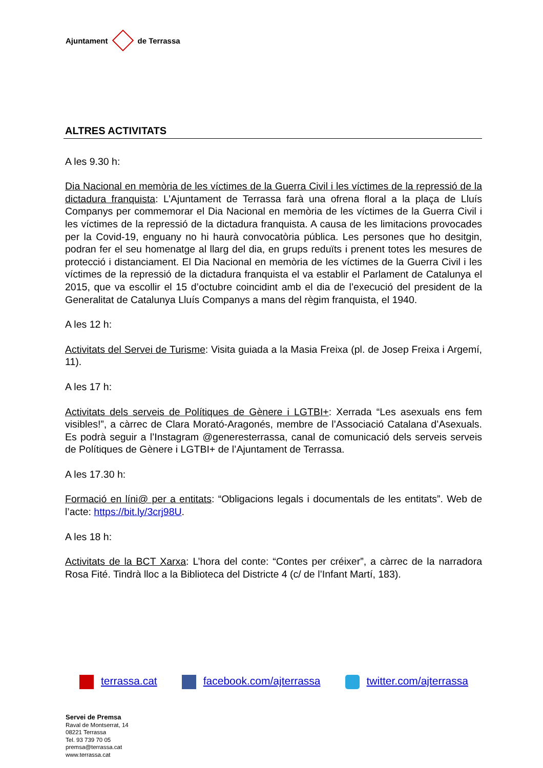Ajuntament de Terrassa
ALTRES ACTIVITATS
A les 9.30 h:
Dia Nacional en memòria de les víctimes de la Guerra Civil i les víctimes de la repressió de la dictadura franquista: L’Ajuntament de Terrassa farà una ofrena floral a la plaça de Lluís Companys per commemorar el Dia Nacional en memòria de les víctimes de la Guerra Civil i les víctimes de la repressió de la dictadura franquista. A causa de les limitacions provocades per la Covid-19, enguany no hi haurà convocatòria pública. Les persones que ho desitgin, podran fer el seu homenatge al llarg del dia, en grups reduïts i prenent totes les mesures de protecció i distanciament. El Dia Nacional en memòria de les víctimes de la Guerra Civil i les víctimes de la repressió de la dictadura franquista el va establir el Parlament de Catalunya el 2015, que va escollir el 15 d’octubre coincidint amb el dia de l’execució del president de la Generalitat de Catalunya Lluís Companys a mans del règim franquista, el 1940.
A les 12 h:
Activitats del Servei de Turisme: Visita guiada a la Masia Freixa (pl. de Josep Freixa i Argemí, 11).
A les 17 h:
Activitats dels serveis de Polítiques de Gènere i LGTBI+: Xerrada “Les asexuals ens fem visibles!”, a càrrec de Clara Morató-Aragonés, membre de l’Associació Catalana d’Asexuals. Es podrà seguir a l’Instagram @generesterrassa, canal de comunicació dels serveis serveis de Polítiques de Gènere i LGTBI+ de l’Ajuntament de Terrassa.
A les 17.30 h:
Formació en líni@ per a entitats: “Obligacions legals i documentals de les entitats”. Web de l’acte: https://bit.ly/3crj98U.
A les 18 h:
Activitats de la BCT Xarxa: L’hora del conte: “Contes per créixer”, a càrrec de la narradora Rosa Fité. Tindrà lloc a la Biblioteca del Districte 4 (c/ de l’Infant Martí, 183).
terrassa.cat facebook.com/ajterrassa twitter.com/ajterrassa
Servei de Premsa
Raval de Montserrat, 14
08221 Terrassa
Tel. 93 739 70 05
premsa@terrassa.cat
www.terrassa.cat